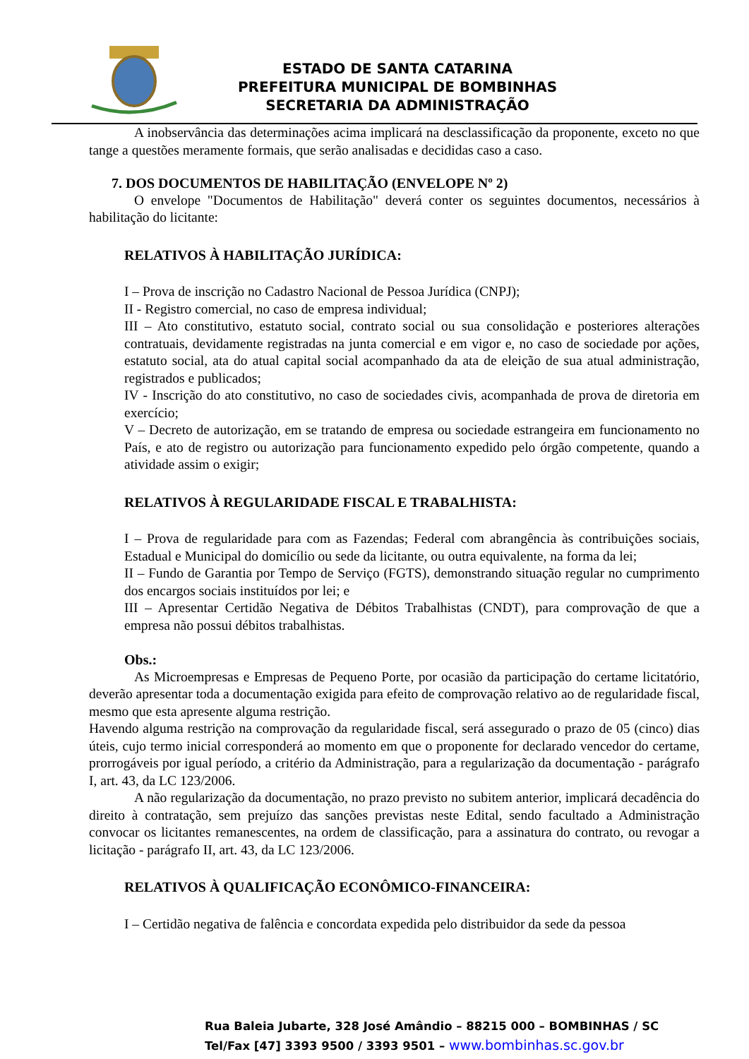ESTADO DE SANTA CATARINA
PREFEITURA MUNICIPAL DE BOMBINHAS
SECRETARIA DA ADMINISTRAÇÃO
A inobservância das determinações acima implicará na desclassificação da proponente, exceto no que tange a questões meramente formais, que serão analisadas e decididas caso a caso.
7. DOS DOCUMENTOS DE HABILITAÇÃO (ENVELOPE Nº 2)
O envelope "Documentos de Habilitação" deverá conter os seguintes documentos, necessários à habilitação do licitante:
RELATIVOS À HABILITAÇÃO JURÍDICA:
I – Prova de inscrição no Cadastro Nacional de Pessoa Jurídica (CNPJ);
II - Registro comercial, no caso de empresa individual;
III – Ato constitutivo, estatuto social, contrato social ou sua consolidação e posteriores alterações contratuais, devidamente registradas na junta comercial e em vigor e, no caso de sociedade por ações, estatuto social, ata do atual capital social acompanhado da ata de eleição de sua atual administração, registrados e publicados;
IV - Inscrição do ato constitutivo, no caso de sociedades civis, acompanhada de prova de diretoria em exercício;
V – Decreto de autorização, em se tratando de empresa ou sociedade estrangeira em funcionamento no País, e ato de registro ou autorização para funcionamento expedido pelo órgão competente, quando a atividade assim o exigir;
RELATIVOS À REGULARIDADE FISCAL E TRABALHISTA:
I – Prova de regularidade para com as Fazendas; Federal com abrangência às contribuições sociais, Estadual e Municipal do domicílio ou sede da licitante, ou outra equivalente, na forma da lei;
II – Fundo de Garantia por Tempo de Serviço (FGTS), demonstrando situação regular no cumprimento dos encargos sociais instituídos por lei; e
III – Apresentar Certidão Negativa de Débitos Trabalhistas (CNDT), para comprovação de que a empresa não possui débitos trabalhistas.
Obs.:
As Microempresas e Empresas de Pequeno Porte, por ocasião da participação do certame licitatório, deverão apresentar toda a documentação exigida para efeito de comprovação relativo ao de regularidade fiscal, mesmo que esta apresente alguma restrição.
Havendo alguma restrição na comprovação da regularidade fiscal, será assegurado o prazo de 05 (cinco) dias úteis, cujo termo inicial corresponderá ao momento em que o proponente for declarado vencedor do certame, prorrogáveis por igual período, a critério da Administração, para a regularização da documentação - parágrafo I, art. 43, da LC 123/2006.
A não regularização da documentação, no prazo previsto no subitem anterior, implicará decadência do direito à contratação, sem prejuízo das sanções previstas neste Edital, sendo facultado a Administração convocar os licitantes remanescentes, na ordem de classificação, para a assinatura do contrato, ou revogar a licitação - parágrafo II, art. 43, da LC 123/2006.
RELATIVOS À QUALIFICAÇÃO ECONÔMICO-FINANCEIRA:
I – Certidão negativa de falência e concordata expedida pelo distribuidor da sede da pessoa
Rua Baleia Jubarte, 328 José Amândio – 88215 000 – BOMBINHAS / SC
Tel/Fax [47] 3393 9500 / 3393 9501 – www.bombinhas.sc.gov.br